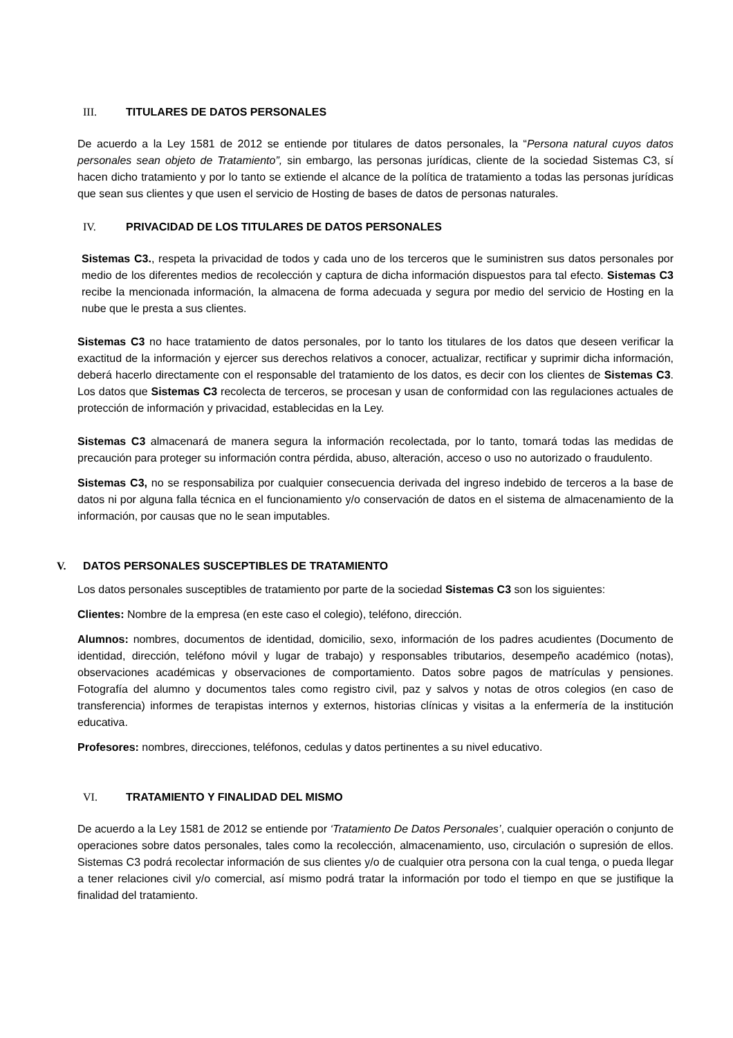III. TITULARES DE DATOS PERSONALES
De acuerdo a la Ley 1581 de 2012 se entiende por titulares de datos personales, la “Persona natural cuyos datos personales sean objeto de Tratamiento”, sin embargo, las personas jurídicas, cliente de la sociedad Sistemas C3, sí hacen dicho tratamiento y por lo tanto se extiende el alcance de la política de tratamiento a todas las personas jurídicas que sean sus clientes y que usen el servicio de Hosting de bases de datos de personas naturales.
IV. PRIVACIDAD DE LOS TITULARES DE DATOS PERSONALES
Sistemas C3., respeta la privacidad de todos y cada uno de los terceros que le suministren sus datos personales por medio de los diferentes medios de recolección y captura de dicha información dispuestos para tal efecto. Sistemas C3 recibe la mencionada información, la almacena de forma adecuada y segura por medio del servicio de Hosting en la nube que le presta a sus clientes.
Sistemas C3 no hace tratamiento de datos personales, por lo tanto los titulares de los datos que deseen verificar la exactitud de la información y ejercer sus derechos relativos a conocer, actualizar, rectificar y suprimir dicha información, deberá hacerlo directamente con el responsable del tratamiento de los datos, es decir con los clientes de Sistemas C3. Los datos que Sistemas C3 recolecta de terceros, se procesan y usan de conformidad con las regulaciones actuales de protección de información y privacidad, establecidas en la Ley.
Sistemas C3 almacenará de manera segura la información recolectada, por lo tanto, tomará todas las medidas de precaución para proteger su información contra pérdida, abuso, alteración, acceso o uso no autorizado o fraudulento.
Sistemas C3, no se responsabiliza por cualquier consecuencia derivada del ingreso indebido de terceros a la base de datos ni por alguna falla técnica en el funcionamiento y/o conservación de datos en el sistema de almacenamiento de la información, por causas que no le sean imputables.
V. DATOS PERSONALES SUSCEPTIBLES DE TRATAMIENTO
Los datos personales susceptibles de tratamiento por parte de la sociedad Sistemas C3 son los siguientes:
Clientes: Nombre de la empresa (en este caso el colegio), teléfono, dirección.
Alumnos: nombres, documentos de identidad, domicilio, sexo, información de los padres acudientes (Documento de identidad, dirección, teléfono móvil y lugar de trabajo) y responsables tributarios, desempeño académico (notas), observaciones académicas y observaciones de comportamiento. Datos sobre pagos de matrículas y pensiones. Fotografía del alumno y documentos tales como registro civil, paz y salvos y notas de otros colegios (en caso de transferencia) informes de terapistas internos y externos, historias clínicas y visitas a la enfermería de la institución educativa.
Profesores: nombres, direcciones, teléfonos, cedulas y datos pertinentes a su nivel educativo.
VI. TRATAMIENTO Y FINALIDAD DEL MISMO
De acuerdo a la Ley 1581 de 2012 se entiende por ‘Tratamiento De Datos Personales’, cualquier operación o conjunto de operaciones sobre datos personales, tales como la recolección, almacenamiento, uso, circulación o supresión de ellos. Sistemas C3 podrá recolectar información de sus clientes y/o de cualquier otra persona con la cual tenga, o pueda llegar a tener relaciones civil y/o comercial, así mismo podrá tratar la información por todo el tiempo en que se justifique la finalidad del tratamiento.